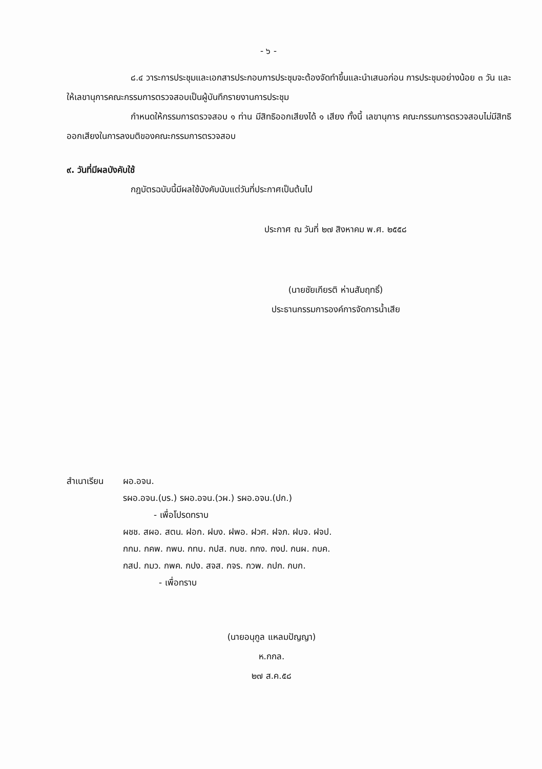- ๖ -
๘.๔ วาระการประชุมและเอกสารประกอบการประชุมจะต้องจัดทำขึ้นและนำเสนอก่อน การประชุมอย่างน้อย ๓ วัน และให้เลขานุการคณะกรรมการตรวจสอบเป็นผู้บันทึกรายงานการประชุม
กำหนดให้กรรมการตรวจสอบ ๑ ท่าน มีสิทธิออกเสียงได้ ๑ เสียง ทั้งนี้ เลขานุการ คณะกรรมการตรวจสอบไม่มีสิทธิออกเสียงในการลงมติของคณะกรรมการตรวจสอบ
๙. วันที่มีผลบังคับใช้
กฎบัตรฉบับนี้มีผลใช้บังคับนับแต่วันที่ประกาศเป็นต้นไป
ประกาศ ณ วันที่ ๒๗ สิงหาคม พ.ศ. ๒๕๕๘
(นายชัยเกียรติ ห่านสัมฤทธิ์)
ประธานกรรมการองค์การจัดการน้ำเสีย
สำเนาเรียน
ผอ.อจน.
รผอ.อจน.(บร.) รผอ.อจน.(วผ.) รผอ.อจน.(ปก.)
- เพื่อโปรดทราบ
ผชช. สผอ. สตน. ฝอก. ฝบง. ฝพอ. ฝวศ. ฝจภ. ฝบจ. ฝจป.
กกม. กคพ. กพบ. กทบ. กปส. กบช. กกง. กงป. กนผ. กบค.
กสป. กมว. กพค. กปง. สจส. กจร. กวพ. กปก. กบก.
- เพื่อทราบ
(นายอนุกูล แหลมปัญญา)
ห.กกล.
๒๗ ส.ค.๕๘